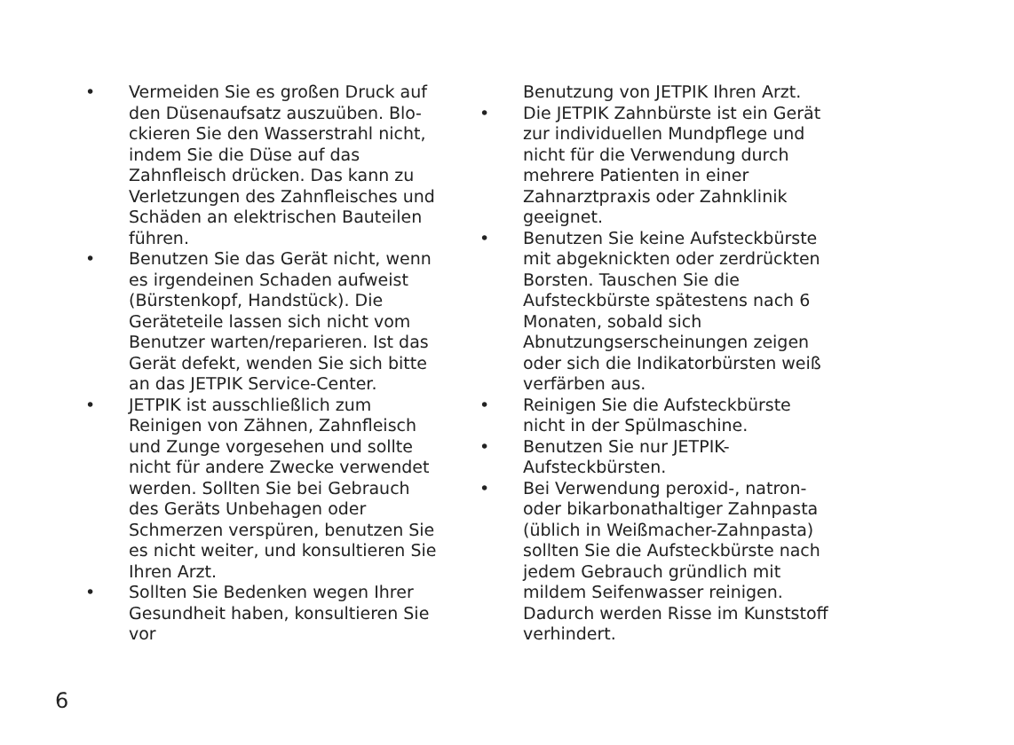• Vermeiden Sie es großen Druck auf den Düsenaufsatz auszuüben. Blo­ckieren Sie den Wasserstrahl nicht, indem Sie die Düse auf das Zahnfleisch drücken. Das kann zu Verletzungen des Zahnfleisches und Schäden an elektrischen Bauteilen führen.
• Benutzen Sie das Gerät nicht, wenn es irgendeinen Schaden aufweist (Bürs­tenkopf, Handstück). Die Geräteteile lassen sich nicht vom Benutzer war­ten/reparieren. Ist das Gerät defekt, wenden Sie sich bitte an das JETPIK Service-Center.
• JETPIK ist ausschließlich zum Reinigen von Zähnen, Zahnfleisch und Zunge vorgesehen und sollte nicht für andere Zwecke verwendet werden. Sollten Sie bei Gebrauch des Geräts Unbehagen oder Schmerzen verspüren, benutzen Sie es nicht weiter, und konsultieren Sie Ihren Arzt.
• Sollten Sie Bedenken wegen Ihrer Ge­sundheit haben, konsultieren Sie vor
Benutzung von JETPIK Ihren Arzt.
• Die JETPIK Zahnbürste ist ein Gerät zur individuellen Mundpflege und nicht für die Verwendung durch mehrere Patienten in einer Zahnarztpraxis oder Zahnklinik geeignet.
• Benutzen Sie keine Aufsteckbürste mit abgeknickten oder zerdrückten Bors­ten. Tauschen Sie die Aufsteckbürste spätestens nach 6 Monaten, sobald sich Abnutzungserscheinungen zeigen oder sich die Indikatorbürsten weiß verfärben aus.
• Reinigen Sie die Aufsteckbürste nicht in der Spülmaschine.
• Benutzen Sie nur JETPIK-Aufsteckbürs­ten.
• Bei Verwendung peroxid-, natron- oder bikarbonathaltiger Zahnpasta (üblich in Weißmacher-Zahnpasta) sollten Sie die Aufsteckbürste nach jedem Ge­brauch gründlich mit mildem Seifen­wasser reinigen. Dadurch werden Risse im Kunststoff verhindert.
6